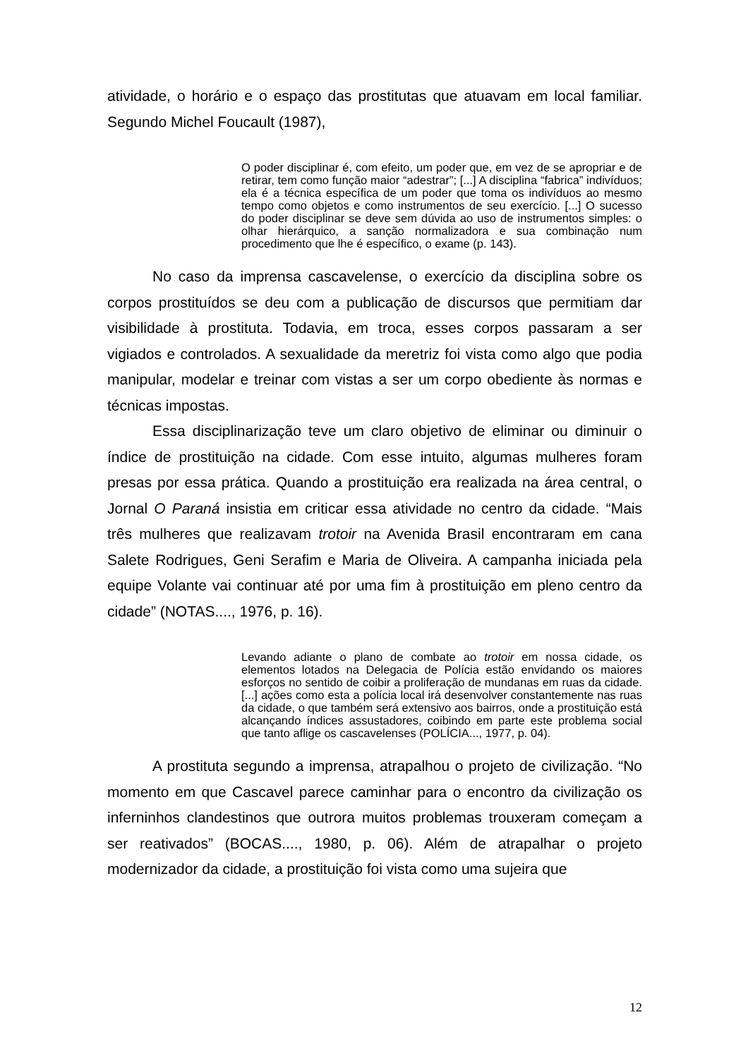atividade, o horário e o espaço das prostitutas que atuavam em local familiar. Segundo Michel Foucault (1987),
O poder disciplinar é, com efeito, um poder que, em vez de se apropriar e de retirar, tem como função maior “adestrar”; [...] A disciplina “fabrica” indivíduos; ela é a técnica específica de um poder que toma os indivíduos ao mesmo tempo como objetos e como instrumentos de seu exercício. [...] O sucesso do poder disciplinar se deve sem dúvida ao uso de instrumentos simples: o olhar hierárquico, a sanção normalizadora e sua combinação num procedimento que lhe é específico, o exame (p. 143).
No caso da imprensa cascavelense, o exercício da disciplina sobre os corpos prostituídos se deu com a publicação de discursos que permitiam dar visibilidade à prostituta. Todavia, em troca, esses corpos passaram a ser vigiados e controlados. A sexualidade da meretriz foi vista como algo que podia manipular, modelar e treinar com vistas a ser um corpo obediente às normas e técnicas impostas.
Essa disciplinarização teve um claro objetivo de eliminar ou diminuir o índice de prostituição na cidade. Com esse intuito, algumas mulheres foram presas por essa prática. Quando a prostituição era realizada na área central, o Jornal O Paraná insistia em criticar essa atividade no centro da cidade. “Mais três mulheres que realizavam trotoir na Avenida Brasil encontraram em cana Salete Rodrigues, Geni Serafim e Maria de Oliveira. A campanha iniciada pela equipe Volante vai continuar até por uma fim à prostituição em pleno centro da cidade” (NOTAS...., 1976, p. 16).
Levando adiante o plano de combate ao trotoir em nossa cidade, os elementos lotados na Delegacia de Polícia estão envidando os maiores esforços no sentido de coibir a proliferação de mundanas em ruas da cidade. [...] ações como esta a polícia local irá desenvolver constantemente nas ruas da cidade, o que também será extensivo aos bairros, onde a prostituição está alcançando índices assustadores, coibindo em parte este problema social que tanto aflige os cascavelenses (POLÍCIA..., 1977, p. 04).
A prostituta segundo a imprensa, atrapalhou o projeto de civilização. “No momento em que Cascavel parece caminhar para o encontro da civilização os inferninhos clandestinos que outrora muitos problemas trouxeram começam a ser reativados” (BOCAS...., 1980, p. 06). Além de atrapalhar o projeto modernizador da cidade, a prostituição foi vista como uma sujeira que
12